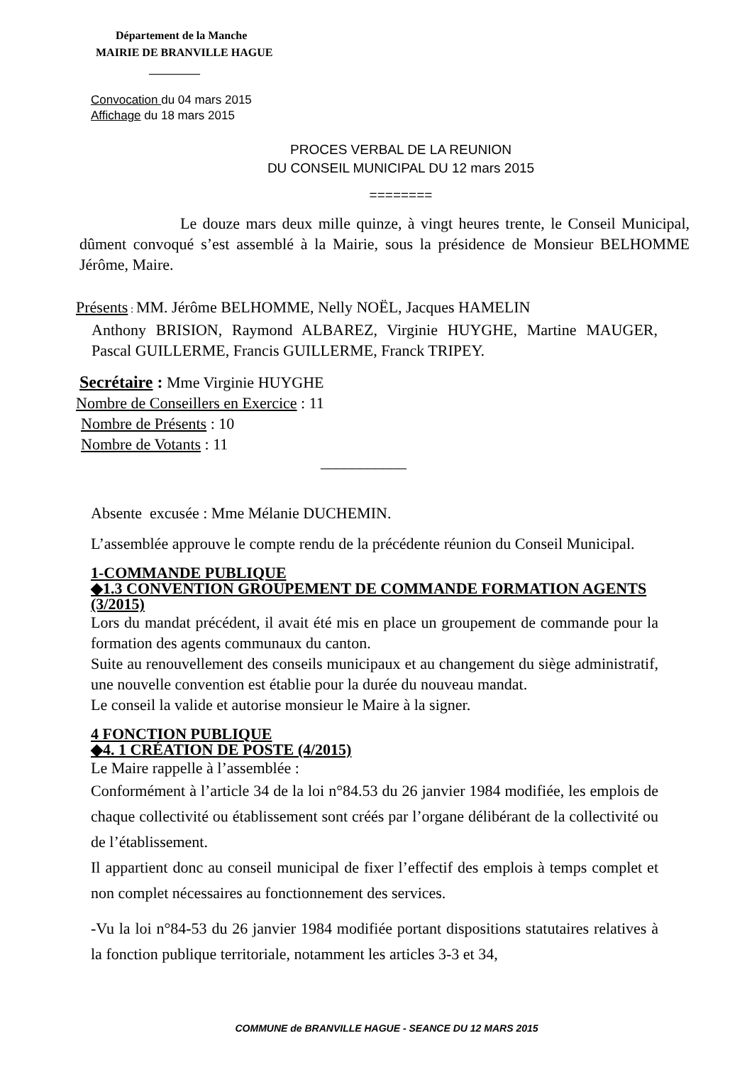Département de la Manche
MAIRIE DE BRANVILLE HAGUE
_________
Convocation du 04 mars 2015
Affichage du 18 mars 2015
PROCES VERBAL DE LA REUNION
DU CONSEIL MUNICIPAL DU 12 mars 2015
========
Le douze mars deux mille quinze, à vingt heures trente, le Conseil Municipal, dûment convoqué s’est assemblé à la Mairie, sous la présidence de Monsieur BELHOMME Jérôme, Maire.
Présents : MM. Jérôme BELHOMME, Nelly NOËL, Jacques HAMELIN
Anthony BRISION, Raymond ALBAREZ, Virginie HUYGHE, Martine MAUGER, Pascal GUILLERME, Francis GUILLERME, Franck TRIPEY.
Secrétaire : Mme Virginie HUYGHE
Nombre de Conseillers en Exercice : 11
Nombre de Présents : 10
Nombre de Votants : 11
___________
Absente excusée : Mme Mélanie DUCHEMIN.
L’assemblée approuve le compte rendu de la précédente réunion du Conseil Municipal.
1-COMMANDE PUBLIQUE
◆1.3 CONVENTION GROUPEMENT DE COMMANDE FORMATION AGENTS (3/2015)
Lors du mandat précédent, il avait été mis en place un groupement de commande pour la formation des agents communaux du canton.
Suite au renouvellement des conseils municipaux et au changement du siège administratif, une nouvelle convention est établie pour la durée du nouveau mandat.
Le conseil la valide et autorise monsieur le Maire à la signer.
4 FONCTION PUBLIQUE
◆4. 1 CRÉATION DE POSTE (4/2015)
Le Maire rappelle à l’assemblée :
Conformément à l’article 34 de la loi n°84.53 du 26 janvier 1984 modifiée, les emplois de chaque collectivité ou établissement sont créés par l’organe délibérant de la collectivité ou de l’établissement.
Il appartient donc au conseil municipal de fixer l’effectif des emplois à temps complet et non complet nécessaires au fonctionnement des services.
-Vu la loi n°84-53 du 26 janvier 1984 modifiée portant dispositions statutaires relatives à la fonction publique territoriale, notamment les articles 3-3 et 34,
COMMUNE de BRANVILLE HAGUE - SEANCE DU 12 MARS 2015